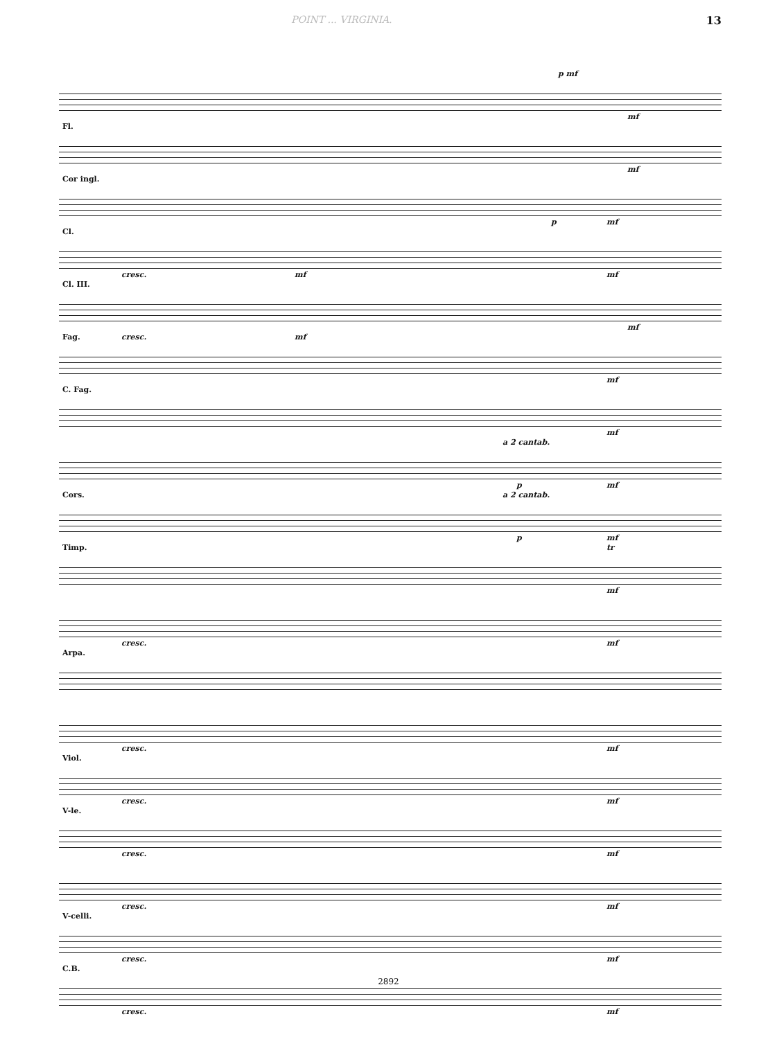POINT ... VIRGINIA. 13
p mf
mf
Fl.
mf
Cor ingl.
p mf
Cl.
cresc. mf mf
Cl. III.
mf
Fag. cresc. mf
mf
C. Fag.
mf
a 2 cantab.
p mf
Cors. a 2 cantab.
p mf
Timp. tr
mf
cresc. mf
Arpa.
cresc. mf
Viol.
cresc. mf
V-le.
cresc. mf
cresc. mf
V-celli.
cresc. mf
C.B.
cresc. mf
2892